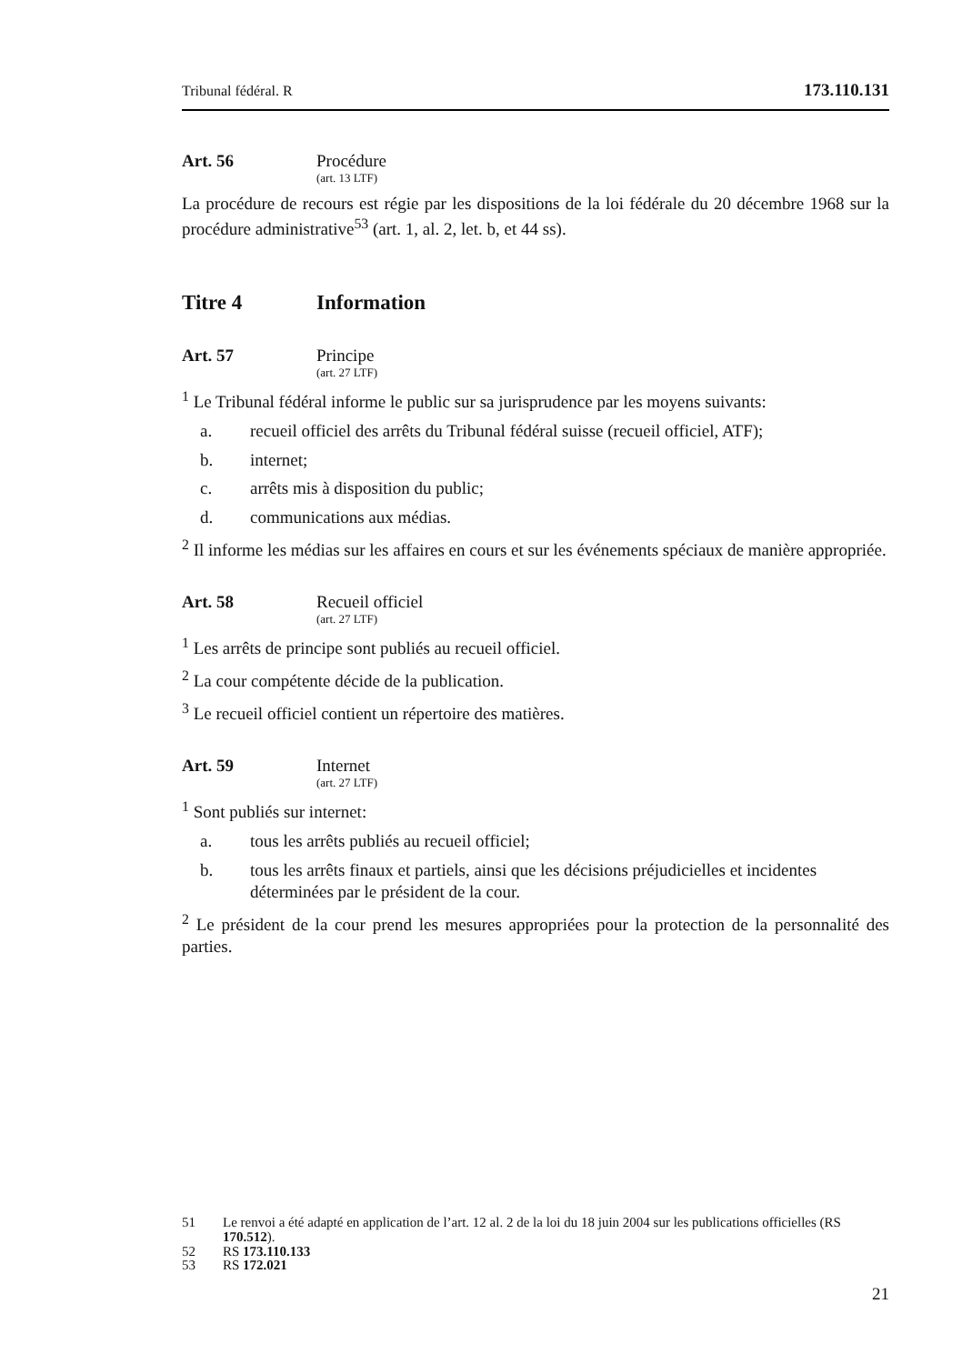Tribunal fédéral. R 173.110.131
Art. 56 Procédure
(art. 13 LTF)
La procédure de recours est régie par les dispositions de la loi fédérale du 20 dé­cembre 1968 sur la procédure administrative<sup>53</sup> (art. 1, al. 2, let. b, et 44 ss).
Titre 4 Information
Art. 57 Principe
(art. 27 LTF)
<sup>1</sup> Le Tribunal fédéral informe le public sur sa jurisprudence par les moyens suivants:
a. recueil officiel des arrêts du Tribunal fédéral suisse (recueil officiel, ATF);
b. internet;
c. arrêts mis à disposition du public;
d. communications aux médias.
<sup>2</sup> Il informe les médias sur les affaires en cours et sur les événements spéciaux de manière appropriée.
Art. 58 Recueil officiel
(art. 27 LTF)
<sup>1</sup> Les arrêts de principe sont publiés au recueil officiel.
<sup>2</sup> La cour compétente décide de la publication.
<sup>3</sup> Le recueil officiel contient un répertoire des matières.
Art. 59 Internet
(art. 27 LTF)
<sup>1</sup> Sont publiés sur internet:
a. tous les arrêts publiés au recueil officiel;
b. tous les arrêts finaux et partiels, ainsi que les décisions préjudicielles et inci­dentes déterminées par le président de la cour.
<sup>2</sup> Le président de la cour prend les mesures appropriées pour la protection de la personnalité des parties.
51 Le renvoi a été adapté en application de l’art. 12 al. 2 de la loi du 18 juin 2004 sur les publications officielles (RS 170.512).
52 RS 173.110.133
53 RS 172.021
21